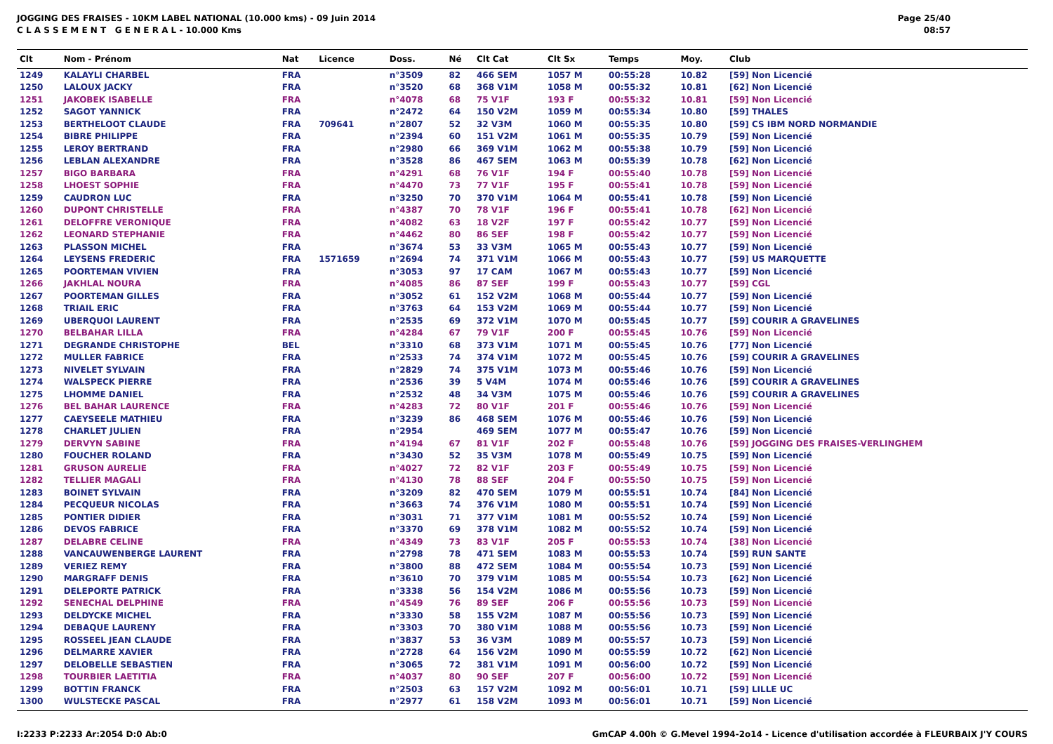JOGGING DES FRAISES - 10KM LABEL NATIONAL (10.000 kms) - 09 Juin 2014
C L A S S E M E N T G E N E R A L - 10.000 Kms
Page 25/40
08:57
| Clt | Nom - Prénom | Nat | Licence | Doss. | Né | Clt Cat | Clt Sx | Temps | Moy. | Club |
| --- | --- | --- | --- | --- | --- | --- | --- | --- | --- | --- |
| 1249 | KALAYLI CHARBEL | FRA | | n°3509 | 82 | 466 SEM | 1057 M | 00:55:28 | 10.82 | [59] Non Licencié |
| 1250 | LALOUX JACKY | FRA | | n°3520 | 68 | 368 V1M | 1058 M | 00:55:32 | 10.81 | [62] Non Licencié |
| 1251 | JAKOBEK ISABELLE | FRA | | n°4078 | 68 | 75 V1F | 193 F | 00:55:32 | 10.81 | [59] Non Licencié |
| 1252 | SAGOT YANNICK | FRA | | n°2472 | 64 | 150 V2M | 1059 M | 00:55:34 | 10.80 | [59] THALES |
| 1253 | BERTHELOOT CLAUDE | FRA | 709641 | n°2807 | 52 | 32 V3M | 1060 M | 00:55:35 | 10.80 | [59] CS IBM NORD NORMANDIE |
| 1254 | BIBRE PHILIPPE | FRA | | n°2394 | 60 | 151 V2M | 1061 M | 00:55:35 | 10.79 | [59] Non Licencié |
| 1255 | LEROY BERTRAND | FRA | | n°2980 | 66 | 369 V1M | 1062 M | 00:55:38 | 10.79 | [59] Non Licencié |
| 1256 | LEBLAN ALEXANDRE | FRA | | n°3528 | 86 | 467 SEM | 1063 M | 00:55:39 | 10.78 | [62] Non Licencié |
| 1257 | BIGO BARBARA | FRA | | n°4291 | 68 | 76 V1F | 194 F | 00:55:40 | 10.78 | [59] Non Licencié |
| 1258 | LHOEST SOPHIE | FRA | | n°4470 | 73 | 77 V1F | 195 F | 00:55:41 | 10.78 | [59] Non Licencié |
| 1259 | CAUDRON LUC | FRA | | n°3250 | 70 | 370 V1M | 1064 M | 00:55:41 | 10.78 | [59] Non Licencié |
| 1260 | DUPONT CHRISTELLE | FRA | | n°4387 | 70 | 78 V1F | 196 F | 00:55:41 | 10.78 | [62] Non Licencié |
| 1261 | DELOFFRE VERONIQUE | FRA | | n°4082 | 63 | 18 V2F | 197 F | 00:55:42 | 10.77 | [59] Non Licencié |
| 1262 | LEONARD STEPHANIE | FRA | | n°4462 | 80 | 86 SEF | 198 F | 00:55:42 | 10.77 | [59] Non Licencié |
| 1263 | PLASSON MICHEL | FRA | | n°3674 | 53 | 33 V3M | 1065 M | 00:55:43 | 10.77 | [59] Non Licencié |
| 1264 | LEYSENS FREDERIC | FRA | 1571659 | n°2694 | 74 | 371 V1M | 1066 M | 00:55:43 | 10.77 | [59] US MARQUETTE |
| 1265 | POORTEMAN VIVIEN | FRA | | n°3053 | 97 | 17 CAM | 1067 M | 00:55:43 | 10.77 | [59] Non Licencié |
| 1266 | JAKHLAL NOURA | FRA | | n°4085 | 86 | 87 SEF | 199 F | 00:55:43 | 10.77 | [59] CGL |
| 1267 | POORTEMAN GILLES | FRA | | n°3052 | 61 | 152 V2M | 1068 M | 00:55:44 | 10.77 | [59] Non Licencié |
| 1268 | TRIAIL ERIC | FRA | | n°3763 | 64 | 153 V2M | 1069 M | 00:55:44 | 10.77 | [59] Non Licencié |
| 1269 | UBERQUOI LAURENT | FRA | | n°2535 | 69 | 372 V1M | 1070 M | 00:55:45 | 10.77 | [59] COURIR A GRAVELINES |
| 1270 | BELBAHAR LILLA | FRA | | n°4284 | 67 | 79 V1F | 200 F | 00:55:45 | 10.76 | [59] Non Licencié |
| 1271 | DEGRANDE CHRISTOPHE | BEL | | n°3310 | 68 | 373 V1M | 1071 M | 00:55:45 | 10.76 | [77] Non Licencié |
| 1272 | MULLER FABRICE | FRA | | n°2533 | 74 | 374 V1M | 1072 M | 00:55:45 | 10.76 | [59] COURIR A GRAVELINES |
| 1273 | NIVELET SYLVAIN | FRA | | n°2829 | 74 | 375 V1M | 1073 M | 00:55:46 | 10.76 | [59] Non Licencié |
| 1274 | WALSPECK PIERRE | FRA | | n°2536 | 39 | 5 V4M | 1074 M | 00:55:46 | 10.76 | [59] COURIR A GRAVELINES |
| 1275 | LHOMME DANIEL | FRA | | n°2532 | 48 | 34 V3M | 1075 M | 00:55:46 | 10.76 | [59] COURIR A GRAVELINES |
| 1276 | BEL BAHAR LAURENCE | FRA | | n°4283 | 72 | 80 V1F | 201 F | 00:55:46 | 10.76 | [59] Non Licencié |
| 1277 | CAEYSEELE MATHIEU | FRA | | n°3239 | 86 | 468 SEM | 1076 M | 00:55:46 | 10.76 | [59] Non Licencié |
| 1278 | CHARLET JULIEN | FRA | | n°2954 | | 469 SEM | 1077 M | 00:55:47 | 10.76 | [59] Non Licencié |
| 1279 | DERVYN SABINE | FRA | | n°4194 | 67 | 81 V1F | 202 F | 00:55:48 | 10.76 | [59] JOGGING DES FRAISES-VERLINGHEM |
| 1280 | FOUCHER ROLAND | FRA | | n°3430 | 52 | 35 V3M | 1078 M | 00:55:49 | 10.75 | [59] Non Licencié |
| 1281 | GRUSON AURELIE | FRA | | n°4027 | 72 | 82 V1F | 203 F | 00:55:49 | 10.75 | [59] Non Licencié |
| 1282 | TELLIER MAGALI | FRA | | n°4130 | 78 | 88 SEF | 204 F | 00:55:50 | 10.75 | [59] Non Licencié |
| 1283 | BOINET SYLVAIN | FRA | | n°3209 | 82 | 470 SEM | 1079 M | 00:55:51 | 10.74 | [84] Non Licencié |
| 1284 | PECQUEUR NICOLAS | FRA | | n°3663 | 74 | 376 V1M | 1080 M | 00:55:51 | 10.74 | [59] Non Licencié |
| 1285 | PONTIER DIDIER | FRA | | n°3031 | 71 | 377 V1M | 1081 M | 00:55:52 | 10.74 | [59] Non Licencié |
| 1286 | DEVOS FABRICE | FRA | | n°3370 | 69 | 378 V1M | 1082 M | 00:55:52 | 10.74 | [59] Non Licencié |
| 1287 | DELABRE CELINE | FRA | | n°4349 | 73 | 83 V1F | 205 F | 00:55:53 | 10.74 | [38] Non Licencié |
| 1288 | VANCAUWENBERGE LAURENT | FRA | | n°2798 | 78 | 471 SEM | 1083 M | 00:55:53 | 10.74 | [59] RUN SANTE |
| 1289 | VERIEZ REMY | FRA | | n°3800 | 88 | 472 SEM | 1084 M | 00:55:54 | 10.73 | [59] Non Licencié |
| 1290 | MARGRAFF DENIS | FRA | | n°3610 | 70 | 379 V1M | 1085 M | 00:55:54 | 10.73 | [62] Non Licencié |
| 1291 | DELEPORTE PATRICK | FRA | | n°3338 | 56 | 154 V2M | 1086 M | 00:55:56 | 10.73 | [59] Non Licencié |
| 1292 | SENECHAL DELPHINE | FRA | | n°4549 | 76 | 89 SEF | 206 F | 00:55:56 | 10.73 | [59] Non Licencié |
| 1293 | DELDYCKE MICHEL | FRA | | n°3330 | 58 | 155 V2M | 1087 M | 00:55:56 | 10.73 | [59] Non Licencié |
| 1294 | DEBAQUE LAURENY | FRA | | n°3303 | 70 | 380 V1M | 1088 M | 00:55:56 | 10.73 | [59] Non Licencié |
| 1295 | ROSSEEL JEAN CLAUDE | FRA | | n°3837 | 53 | 36 V3M | 1089 M | 00:55:57 | 10.73 | [59] Non Licencié |
| 1296 | DELMARRE XAVIER | FRA | | n°2728 | 64 | 156 V2M | 1090 M | 00:55:59 | 10.72 | [62] Non Licencié |
| 1297 | DELOBELLE SEBASTIEN | FRA | | n°3065 | 72 | 381 V1M | 1091 M | 00:56:00 | 10.72 | [59] Non Licencié |
| 1298 | TOURBIER LAETITIA | FRA | | n°4037 | 80 | 90 SEF | 207 F | 00:56:00 | 10.72 | [59] Non Licencié |
| 1299 | BOTTIN FRANCK | FRA | | n°2503 | 63 | 157 V2M | 1092 M | 00:56:01 | 10.71 | [59] LILLE UC |
| 1300 | WULSTECKE PASCAL | FRA | | n°2977 | 61 | 158 V2M | 1093 M | 00:56:01 | 10.71 | [59] Non Licencié |
I:2233 P:2233 Ar:2054 D:0 Ab:0 GmCAP 4.00h © G.Mevel 1994-2o14 - Licence d'utilisation accordée à FLEURBAIX J'Y COURS